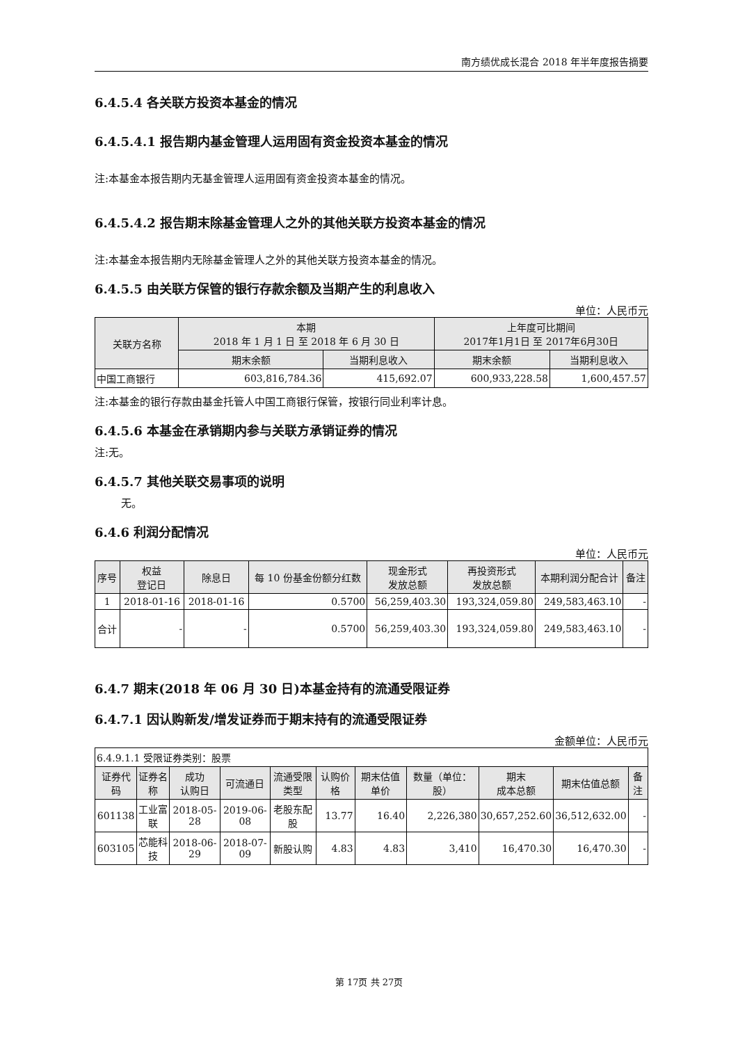南方绩优成长混合 2018 年半年度报告摘要
6.4.5.4 各关联方投资本基金的情况
6.4.5.4.1 报告期内基金管理人运用固有资金投资本基金的情况
注:本基金本报告期内无基金管理人运用固有资金投资本基金的情况。
6.4.5.4.2 报告期末除基金管理人之外的其他关联方投资本基金的情况
注:本基金本报告期内无除基金管理人之外的其他关联方投资本基金的情况。
6.4.5.5 由关联方保管的银行存款余额及当期产生的利息收入
单位：人民币元
| 关联方名称 | 本期 2018 年 1 月 1 日 至 2018 年 6 月 30 日 | | 上年度可比期间 2017年1月1日 至 2017年6月30日 | |
| --- | --- | --- | --- | --- |
| | 期末余额 | 当期利息收入 | 期末余额 | 当期利息收入 |
| 中国工商银行 | 603,816,784.36 | 415,692.07 | 600,933,228.58 | 1,600,457.57 |
注:本基金的银行存款由基金托管人中国工商银行保管，按银行同业利率计息。
6.4.5.6 本基金在承销期内参与关联方承销证券的情况
注:无。
6.4.5.7 其他关联交易事项的说明
无。
6.4.6 利润分配情况
单位：人民币元
| 序号 | 权益 登记日 | 除息日 | 每 10 份基金份额分红数 | 现金形式 发放总额 | 再投资形式 发放总额 | 本期利润分配合计 | 备注 |
| --- | --- | --- | --- | --- | --- | --- | --- |
| 1 | 2018-01-16 | 2018-01-16 | 0.5700 | 56,259,403.30 | 193,324,059.80 | 249,583,463.10 | - |
| 合计 | - | - | 0.5700 | 56,259,403.30 | 193,324,059.80 | 249,583,463.10 | - |
6.4.7 期末(2018 年 06 月 30 日)本基金持有的流通受限证券
6.4.7.1 因认购新发/增发证券而于期末持有的流通受限证券
金额单位：人民币元
| 6.4.9.1.1 受限证券类别：股票 | | | | | | | | | | |
| 证券代码 | 证券名称 | 成功 认购日 | 可流通日 | 流通受限类型 | 认购价格 | 期末估值单价 | 数量（单位：股） | 期末 成本总额 | 期末估值总额 | 备注 |
| 601138 | 工业富联 | 2018-05-28 | 2019-06-08 | 老股东配股 | 13.77 | 16.40 | 2,226,380 | 30,657,252.60 | 36,512,632.00 | - |
| 603105 | 芯能科技 | 2018-06-29 | 2018-07-09 | 新股认购 | 4.83 | 4.83 | 3,410 | 16,470.30 | 16,470.30 | - |
第 17页 共 27页